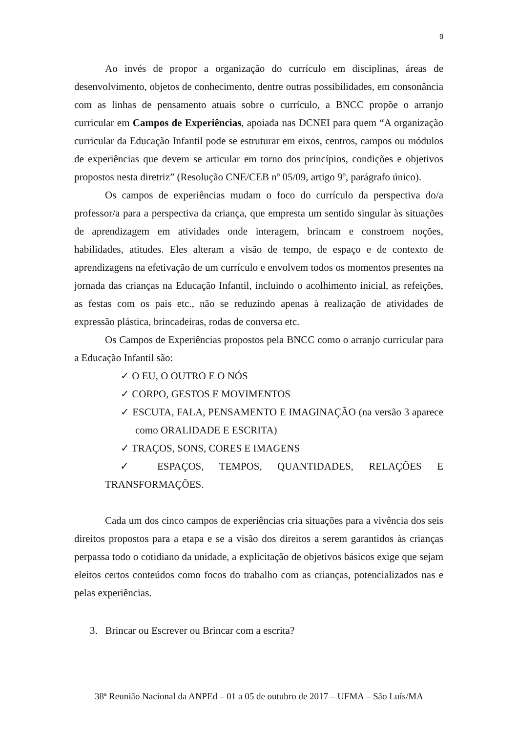9
Ao invés de propor a organização do currículo em disciplinas, áreas de desenvolvimento, objetos de conhecimento, dentre outras possibilidades, em consonância com as linhas de pensamento atuais sobre o currículo, a BNCC propõe o arranjo curricular em Campos de Experiências, apoiada nas DCNEI para quem “A organização curricular da Educação Infantil pode se estruturar em eixos, centros, campos ou módulos de experiências que devem se articular em torno dos princípios, condições e objetivos propostos nesta diretriz” (Resolução CNE/CEB nº 05/09, artigo 9º, parágrafo único).
Os campos de experiências mudam o foco do currículo da perspectiva do/a professor/a para a perspectiva da criança, que empresta um sentido singular às situações de aprendizagem em atividades onde interagem, brincam e constroem noções, habilidades, atitudes. Eles alteram a visão de tempo, de espaço e de contexto de aprendizagens na efetivação de um currículo e envolvem todos os momentos presentes na jornada das crianças na Educação Infantil, incluindo o acolhimento inicial, as refeições, as festas com os pais etc., não se reduzindo apenas à realização de atividades de expressão plástica, brincadeiras, rodas de conversa etc.
Os Campos de Experiências propostos pela BNCC como o arranjo curricular para a Educação Infantil são:
✓ O EU, O OUTRO E O NÓS
✓ CORPO, GESTOS E MOVIMENTOS
✓ ESCUTA, FALA, PENSAMENTO E IMAGINAÇÃO (na versão 3 aparece como ORALIDADE E ESCRITA)
✓ TRAÇOS, SONS, CORES E IMAGENS
✓ ESPAÇOS, TEMPOS, QUANTIDADES, RELAÇÕES E
TRANSFORMAÇÕES.
Cada um dos cinco campos de experiências cria situações para a vivência dos seis direitos propostos para a etapa e se a visão dos direitos a serem garantidos às crianças perpassa todo o cotidiano da unidade, a explicitação de objetivos básicos exige que sejam eleitos certos conteúdos como focos do trabalho com as crianças, potencializados nas e pelas experiências.
3. Brincar ou Escrever ou Brincar com a escrita?
38ª Reunião Nacional da ANPEd – 01 a 05 de outubro de 2017 – UFMA – São Luís/MA